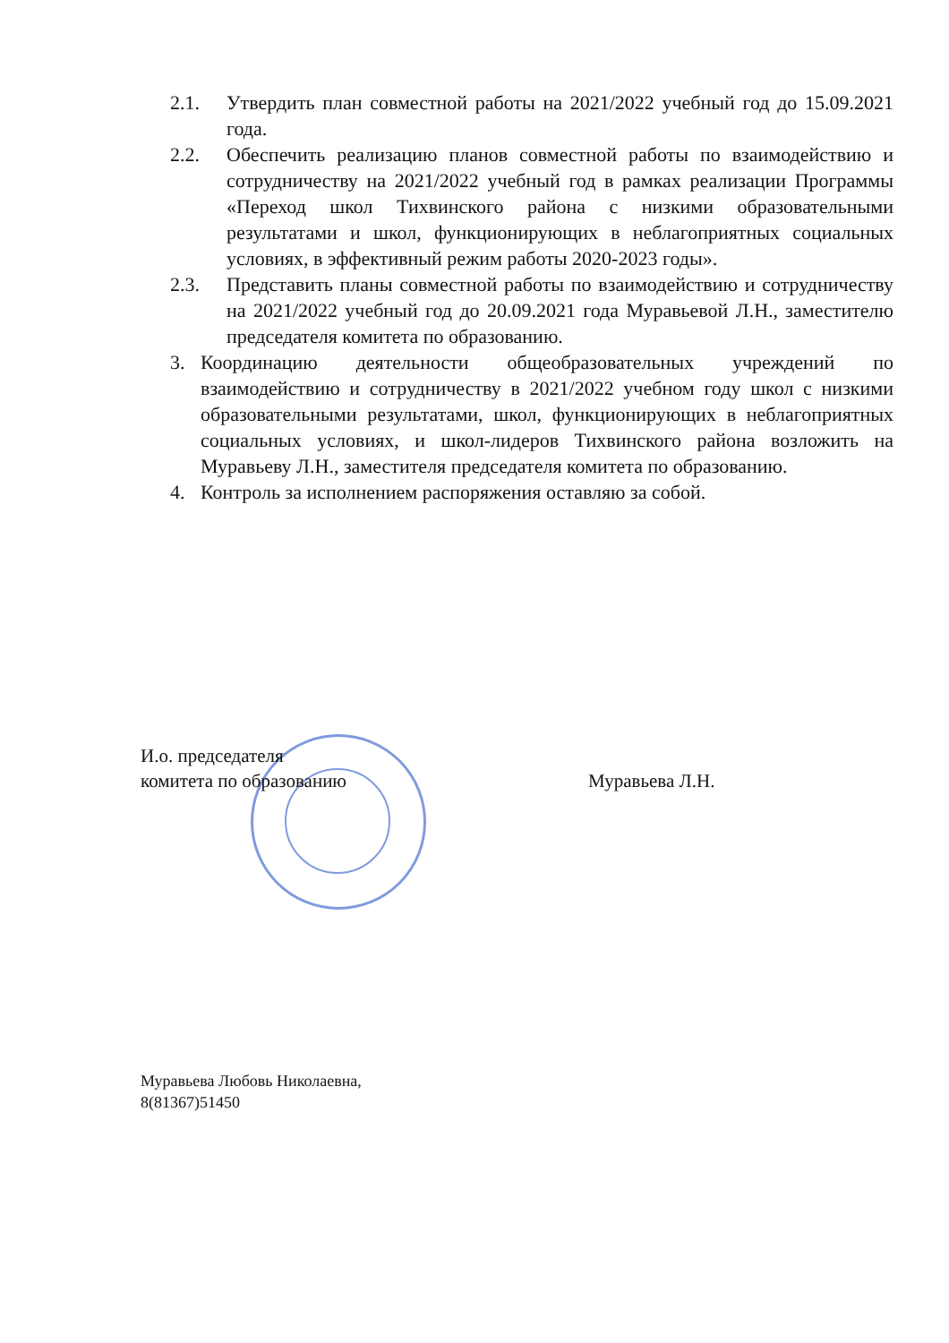2.1. Утвердить план совместной работы на 2021/2022 учебный год до 15.09.2021 года.
2.2. Обеспечить реализацию планов совместной работы по взаимодействию и сотрудничеству на 2021/2022 учебный год в рамках реализации Программы «Переход школ Тихвинского района с низкими образовательными результатами и школ, функционирующих в неблагоприятных социальных условиях, в эффективный режим работы 2020-2023 годы».
2.3. Представить планы совместной работы по взаимодействию и сотрудничеству на 2021/2022 учебный год до 20.09.2021 года Муравьевой Л.Н., заместителю председателя комитета по образованию.
3. Координацию деятельности общеобразовательных учреждений по взаимодействию и сотрудничеству в 2021/2022 учебном году школ с низкими образовательными результатами, школ, функционирующих в неблагоприятных социальных условиях, и школ-лидеров Тихвинского района возложить на Муравьеву Л.Н., заместителя председателя комитета по образованию.
4. Контроль за исполнением распоряжения оставляю за собой.
И.о. председателя
комитета по образованию
Муравьева Л.Н.
Муравьева Любовь Николаевна,
8(81367)51450